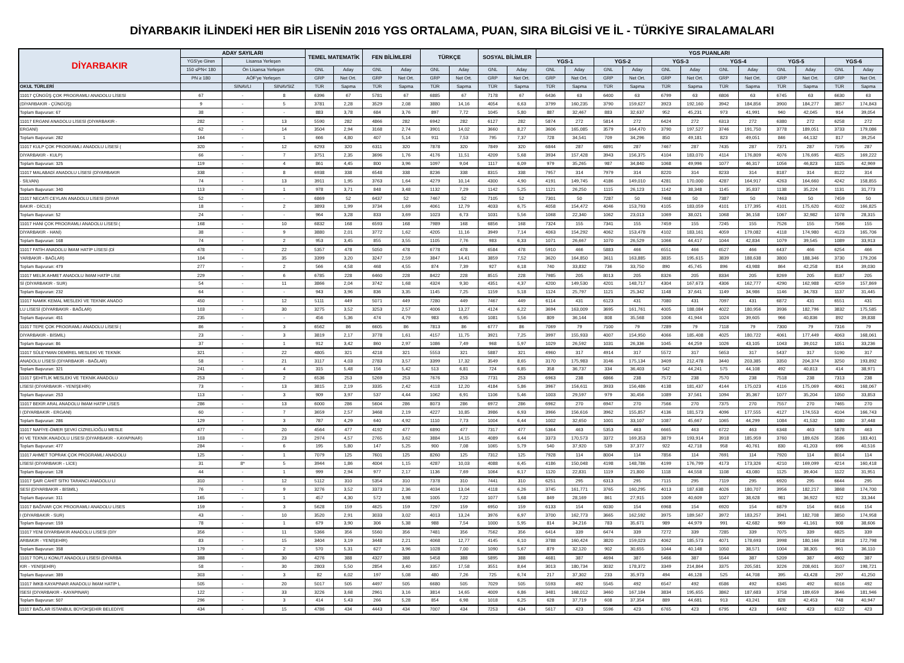DİYARBAKIR İLİNDEKİ HER BİR LİSENİN 2016 YGS ORTALAMA, PUAN, SIRA BİLGİSİ VE İL - TÜRKİYE SIRALAMALARI
| DİYARBAKIR | ADAY SAYILARI | | | TEMEL MATEMATİK | | FEN BİLİMLERİ | | TÜRKÇE | | SOSYAL BİLİMLER | | YGS PUANLARI | | | | | | | | | | | |
| --- | --- | --- | --- | --- | --- | --- | --- | --- | --- | --- | --- | --- | --- | --- | --- | --- | --- | --- | --- | --- | --- | --- | --- |
| | YGS'ye Giren | Lisansa Yerleşen | | | | | | | | | | YGS-1 | | YGS-2 | | YGS-3 | | YGS-4 | | YGS-5 | | YGS-6 | |
| | 150 ≤PN< 180 | Ön Lisansa Yerleşen | | GNL | Aday | GNL | Aday | GNL | Aday | GNL | Aday | GNL | Aday | GNL | Aday | GNL | Aday | GNL | Aday | GNL | Aday | GNL | Aday |
| | PN ≥ 180 | AÖF'ye Yerleşen | | GRP | Net Ort. | GRP | Net Ort. | GRP | Net Ort. | GRP | Net Ort. | GRP | Net Ort. | GRP | Net Ort. | GRP | Net Ort. | GRP | Net Ort. | GRP | Net Ort. | GRP | Net Ort. |
| OKUL TÜRLERİ | | SINAVLI | SINAVSIZ | TÜR | Sapma | TÜR | Sapma | TÜR | Sapma | TÜR | Sapma | TÜR | Sapma | TÜR | Sapma | TÜR | Sapma | TÜR | Sapma | TÜR | Sapma | TÜR | Sapma |
| 11017 ÇÜNGÜŞ ÇOK PROGRAMLI ANADOLU LİSESİ | 67 | - | 8 | 6396 | 67 | 5781 | 67 | 6885 | 67 | 7178 | 67 | 6436 | 63 | 6400 | 63 | 6799 | 63 | 6806 | 63 | 6745 | 63 | 6630 | 63 |
| (DİYARBAKIR - ÇÜNGÜŞ) | 9 | - | 5 | 3781 | 2,28 | 3529 | 2,08 | 3880 | 14,16 | 4054 | 6,63 | 3799 | 160,235 | 3790 | 159,627 | 3923 | 192,160 | 3942 | 184,856 | 3900 | 184,277 | 3857 | 174,843 |
| Toplam Başvuran: 67 | 38 | - | - | 883 | 3,78 | 684 | 3,76 | 897 | 7,72 | 1045 | 5,80 | 887 | 32,467 | 883 | 32,637 | 952 | 45,231 | 973 | 41,991 | 940 | 42,045 | 914 | 39,054 |
| 11017 ERGANİ ANADOLU LİSESİ (DİYARBAKIR - | 282 | - | 13 | 5590 | 282 | 4866 | 282 | 6942 | 282 | 6127 | 282 | 5874 | 272 | 5814 | 272 | 6424 | 272 | 6313 | 272 | 6380 | 272 | 6258 | 272 |
| ERGANİ) | 62 | - | 14 | 3504 | 2,94 | 3168 | 2,74 | 3901 | 14,02 | 3660 | 8,27 | 3606 | 165,085 | 3579 | 164,470 | 3790 | 197,527 | 3746 | 191,750 | 3778 | 189,051 | 3733 | 179,086 |
| Toplam Başvuran: 282 | 164 | - | 1 | 666 | 4,80 | 407 | 5,14 | 911 | 7,53 | 795 | 7,37 | 728 | 34,541 | 709 | 34,296 | 850 | 49,181 | 823 | 49,051 | 846 | 44,132 | 817 | 39,254 |
| 11017 KULP ÇOK PROGRAMLI ANADOLU LİSESİ ( | 320 | - | 12 | 6293 | 320 | 6311 | 320 | 7878 | 320 | 7849 | 320 | 6844 | 287 | 6891 | 287 | 7467 | 287 | 7435 | 287 | 7371 | 287 | 7195 | 287 |
| DİYARBAKIR - KULP) | 66 | - | 7 | 3751 | 2,35 | 3696 | 1,76 | 4176 | 11,51 | 4209 | 5,68 | 3934 | 157,428 | 3943 | 156,375 | 4104 | 183,070 | 4114 | 176,809 | 4076 | 176,695 | 4025 | 169,222 |
| Toplam Başvuran: 325 | 119 | - | 4 | 861 | 4,45 | 800 | 3,96 | 1097 | 9,04 | 1117 | 6,09 | 979 | 35,265 | 987 | 34,840 | 1068 | 49,996 | 1077 | 46,317 | 1056 | 46,823 | 1025 | 42,969 |
| 11017 MALABADİ ANADOLU LİSESİ (DİYARBAKIR | 338 | - | 8 | 6938 | 338 | 6548 | 338 | 8236 | 338 | 8315 | 338 | 7957 | 314 | 7979 | 314 | 8220 | 314 | 8233 | 314 | 8187 | 314 | 8122 | 314 |
| - SİLVAN) | 74 | - | 13 | 3911 | 1,95 | 3763 | 1,64 | 4279 | 10,14 | 4300 | 4,90 | 4191 | 149,745 | 4186 | 149,010 | 4281 | 170,000 | 4287 | 164,917 | 4263 | 164,660 | 4242 | 158,855 |
| Toplam Başvuran: 340 | 113 | - | 1 | 978 | 3,71 | 848 | 3,48 | 1132 | 7,29 | 1142 | 5,25 | 1121 | 26,250 | 1115 | 26,123 | 1142 | 38,348 | 1145 | 35,837 | 1138 | 35,224 | 1131 | 31,773 |
| 11017 NECATİ CEYLAN ANADOLU LİSESİ (DİYAR | 52 | - | - | 6869 | 52 | 6437 | 52 | 7467 | 52 | 7105 | 52 | 7301 | 50 | 7287 | 50 | 7468 | 50 | 7387 | 50 | 7463 | 50 | 7459 | 50 |
| BAKIR - DİCLE) | 18 | - | 2 | 3893 | 1,99 | 3734 | 1,69 | 4061 | 12,79 | 4033 | 6,75 | 4058 | 154,472 | 4046 | 153,793 | 4105 | 183,059 | 4101 | 177,395 | 4101 | 175,620 | 4102 | 166,825 |
| Toplam Başvuran: 52 | 24 | - | - | 964 | 3,28 | 833 | 3,69 | 1023 | 6,73 | 1031 | 5,56 | 1068 | 22,340 | 1062 | 23,013 | 1069 | 38,021 | 1068 | 36,158 | 1067 | 32,982 | 1078 | 28,315 |
| 11017 HANİ ÇOK PROGRAMLI ANADOLU LİSESİ ( | 168 | - | 10 | 6832 | 168 | 6593 | 168 | 7989 | 168 | 6856 | 168 | 7324 | 155 | 7341 | 155 | 7459 | 155 | 7245 | 155 | 7526 | 155 | 7566 | 155 |
| DİYARBAKIR - HANİ) | 38 | - | 9 | 3880 | 2,01 | 3772 | 1,62 | 4205 | 11,16 | 3949 | 7,14 | 4063 | 154,292 | 4062 | 153,478 | 4102 | 183,161 | 4059 | 179,082 | 4118 | 174,980 | 4123 | 165,706 |
| Toplam Başvuran: 168 | 74 | - | 2 | 953 | 3,45 | 855 | 3,55 | 1105 | 7,76 | 983 | 6,33 | 1071 | 26,667 | 1070 | 26,529 | 1066 | 44,417 | 1044 | 42,834 | 1079 | 39,545 | 1089 | 33,913 |
| 11017 FATİH ANADOLU İMAM HATİP LİSESİ (Dİ | 478 | - | 22 | 5357 | 478 | 5050 | 478 | 6778 | 478 | 6584 | 478 | 5910 | 466 | 5883 | 466 | 6551 | 466 | 6527 | 466 | 6437 | 466 | 6254 | 466 |
| YARBAKIR - BAĞLAR) | 104 | - | 35 | 3399 | 3,20 | 3247 | 2,59 | 3847 | 14,41 | 3859 | 7,52 | 3620 | 164,850 | 3611 | 163,885 | 3835 | 195,615 | 3839 | 188,638 | 3800 | 188,346 | 3730 | 179,206 |
| Toplam Başvuran: 479 | 277 | - | 2 | 566 | 4,58 | 468 | 4,55 | 874 | 7,39 | 927 | 6,18 | 740 | 33,832 | 736 | 33,750 | 890 | 45,745 | 896 | 43,988 | 864 | 42,258 | 814 | 39,030 |
| 11017 MELİK AHMET ANADOLU İMAM HATİP LİSE | 229 | - | 6 | 6785 | 228 | 6460 | 228 | 8422 | 228 | 8515 | 228 | 7985 | 205 | 8013 | 205 | 8326 | 205 | 8334 | 205 | 8269 | 205 | 8187 | 205 |
| Sİ (DİYARBAKIR - SUR) | 54 | - | 11 | 3866 | 2,04 | 3742 | 1,68 | 4324 | 9,30 | 4351 | 4,37 | 4200 | 149,530 | 4201 | 148,717 | 4304 | 167,673 | 4306 | 162,777 | 4290 | 162,988 | 4259 | 157,869 |
| Toplam Başvuran: 232 | 64 | - | - | 943 | 3,96 | 836 | 3,35 | 1145 | 7,25 | 1159 | 5,18 | 1124 | 25,797 | 1121 | 25,342 | 1148 | 37,641 | 1149 | 34,986 | 1146 | 34,783 | 1137 | 31,445 |
| 11017 NAMIK KEMAL MESLEKİ VE TEKNİK ANADO | 450 | - | 12 | 5111 | 449 | 5071 | 449 | 7280 | 449 | 7467 | 449 | 6114 | 431 | 6123 | 431 | 7080 | 431 | 7097 | 431 | 6872 | 431 | 6551 | 431 |
| LU LİSESİ (DİYARBAKIR - BAĞLAR) | 103 | - | 30 | 3275 | 3,52 | 3253 | 2,57 | 4006 | 13,27 | 4124 | 6,22 | 3694 | 163,009 | 3695 | 161,761 | 4005 | 188,084 | 4022 | 180,956 | 3936 | 182,796 | 3832 | 175,585 |
| Toplam Başvuran: 451 | 235 | - | - | 456 | 5,36 | 474 | 4,79 | 983 | 6,95 | 1081 | 5,56 | 809 | 36,144 | 808 | 35,568 | 1006 | 41,944 | 1024 | 39,605 | 966 | 40,836 | 892 | 39,838 |
| 11017 TEPE ÇOK PROGRAMLI ANADOLU LİSESİ ( | 86 | - | 3 | 6562 | 86 | 6605 | 86 | 7813 | 86 | 6777 | 86 | 7069 | 79 | 7100 | 79 | 7289 | 79 | 7118 | 79 | 7300 | 79 | 7316 | 79 |
| DİYARBAKIR - BİSMİL) | 23 | - | 3 | 3819 | 2,17 | 3778 | 1,61 | 4157 | 11,75 | 3921 | 7,25 | 3997 | 155,933 | 4007 | 154,950 | 4066 | 185,408 | 4025 | 180,722 | 4061 | 177,449 | 4063 | 168,061 |
| Toplam Başvuran: 86 | 37 | - | 1 | 912 | 3,42 | 860 | 2,97 | 1086 | 7,49 | 968 | 5,97 | 1029 | 26,592 | 1031 | 26,336 | 1045 | 44,259 | 1026 | 43,105 | 1043 | 39,012 | 1051 | 33,236 |
| 11017 SÜLEYMAN DEMİREL MESLEKİ VE TEKNİK | 321 | - | 22 | 4805 | 321 | 4218 | 321 | 5553 | 321 | 5887 | 321 | 4960 | 317 | 4914 | 317 | 5572 | 317 | 5653 | 317 | 5437 | 317 | 5190 | 317 |
| ANADOLU LİSESİ (DİYARBAKIR - BAĞLAR) | 58 | - | 21 | 3117 | 4,03 | 2783 | 3,57 | 3399 | 17,32 | 3549 | 8,65 | 3170 | 175,983 | 3146 | 175,134 | 3409 | 212,478 | 3440 | 203,385 | 3350 | 204,374 | 3250 | 193,892 |
| Toplam Başvuran: 321 | 241 | - | 4 | 315 | 5,48 | 156 | 5,42 | 513 | 6,81 | 724 | 6,85 | 358 | 36,737 | 334 | 36,403 | 542 | 44,241 | 575 | 44,108 | 492 | 40,813 | 414 | 38,971 |
| 11017 ŞEHİTLİK MESLEKİ VE TEKNİK ANADOLU | 253 | - | 2 | 6536 | 253 | 5269 | 253 | 7676 | 253 | 7731 | 253 | 6963 | 238 | 6866 | 238 | 7572 | 238 | 7570 | 238 | 7518 | 238 | 7313 | 238 |
| LİSESİ (DİYARBAKIR - YENİŞEHİR) | 73 | - | 13 | 3815 | 2,19 | 3335 | 2,42 | 4118 | 12,20 | 4184 | 5,86 | 3967 | 156,611 | 3933 | 156,486 | 4138 | 181,437 | 4144 | 175,023 | 4116 | 175,069 | 4061 | 168,067 |
| Toplam Başvuran: 253 | 113 | - | 3 | 909 | 3,97 | 537 | 4,44 | 1062 | 6,91 | 1106 | 5,46 | 1003 | 29,597 | 979 | 30,456 | 1089 | 37,561 | 1094 | 35,367 | 1077 | 35,204 | 1050 | 33,853 |
| 11017 BEKİR ARAL ANADOLU İMAM HATİP LİSES | 286 | - | 13 | 6000 | 286 | 5604 | 286 | 8073 | 286 | 6972 | 286 | 6962 | 270 | 6947 | 270 | 7566 | 270 | 7375 | 270 | 7557 | 270 | 7465 | 270 |
| İ (DİYARBAKIR - ERGANİ) | 60 | - | 7 | 3659 | 2,57 | 3468 | 2,19 | 4227 | 10,85 | 3986 | 6,93 | 3966 | 156,616 | 3962 | 155,857 | 4136 | 181,573 | 4096 | 177,555 | 4127 | 174,553 | 4104 | 166,743 |
| Toplam Başvuran: 286 | 129 | - | 3 | 787 | 4,29 | 640 | 4,92 | 1110 | 7,73 | 1004 | 6,44 | 1002 | 32,650 | 1001 | 33,107 | 1087 | 45,667 | 1065 | 44,299 | 1084 | 41,532 | 1080 | 37,448 |
| 11017 NAFİYE-ÖMER ŞEVKİ CİZRELİOĞLU MESLE | 477 | - | 20 | 4564 | 477 | 4192 | 477 | 6890 | 477 | 7317 | 477 | 5364 | 463 | 5353 | 463 | 6665 | 463 | 6722 | 463 | 6348 | 463 | 5878 | 463 |
| Kİ VE TEKNİK ANADOLU LİSESİ (DİYARBAKIR - KAYAPINAR) | 103 | - | 23 | 2974 | 4,57 | 2765 | 3,62 | 3884 | 14,15 | 4089 | 6,44 | 3373 | 170,573 | 3372 | 169,353 | 3879 | 193,914 | 3918 | 185,959 | 3760 | 189,626 | 3586 | 183,401 |
| Toplam Başvuran: 477 | 284 | - | 6 | 195 | 5,80 | 147 | 5,25 | 900 | 7,08 | 1065 | 5,79 | 540 | 37,920 | 539 | 37,377 | 922 | 42,718 | 958 | 40,761 | 830 | 41,203 | 696 | 40,516 |
| 11017 AHMET TOPRAK ÇOK PROGRAMLI ANADOLU | 125 | - | 1 | 7079 | 125 | 7601 | 125 | 8260 | 125 | 7312 | 125 | 7928 | 114 | 8004 | 114 | 7856 | 114 | 7691 | 114 | 7920 | 114 | 8014 | 114 |
| LİSESİ (DİYARBAKIR - LİCE) | 31 | 8* | 5 | 3944 | 1,86 | 4004 | 1,15 | 4287 | 10,03 | 4088 | 6,45 | 4186 | 150,048 | 4198 | 148,786 | 4199 | 176,799 | 4173 | 173,326 | 4210 | 169,099 | 4214 | 160,418 |
| Toplam Başvuran: 128 | 44 | - | 1 | 999 | 2,94 | 977 | 2,17 | 1136 | 7,69 | 1064 | 6,17 | 1120 | 22,831 | 1119 | 21,800 | 1118 | 44,558 | 1108 | 43,080 | 1125 | 39,404 | 1122 | 31,951 |
| 11017 ŞAİR CAHİT SITKI TARANCI ANADOLU Lİ | 310 | - | 12 | 5112 | 310 | 5354 | 310 | 7378 | 310 | 7441 | 310 | 6251 | 295 | 6313 | 295 | 7115 | 295 | 7119 | 295 | 6920 | 295 | 6644 | 295 |
| SESİ (DİYARBAKIR - BİSMİL) | 76 | - | 9 | 3276 | 3,52 | 3373 | 2,36 | 4034 | 13,04 | 4118 | 6,26 | 3745 | 161,771 | 3765 | 160,295 | 4013 | 187,638 | 4026 | 180,707 | 3956 | 182,217 | 3868 | 174,700 |
| Toplam Başvuran: 311 | 165 | - | 1 | 457 | 4,30 | 572 | 3,98 | 1005 | 7,22 | 1077 | 5,68 | 849 | 28,169 | 861 | 27,915 | 1009 | 40,609 | 1027 | 38,628 | 981 | 36,922 | 922 | 33,344 |
| 11017 BAĞIVAR ÇOK PROGRAMLI ANADOLU LİSES | 159 | - | 3 | 5628 | 159 | 4625 | 159 | 7297 | 159 | 6950 | 159 | 6133 | 154 | 6030 | 154 | 6968 | 154 | 6920 | 154 | 6879 | 154 | 6616 | 154 |
| İ (DİYARBAKIR - SUR) | 43 | - | 10 | 3520 | 2,91 | 3033 | 3,02 | 4013 | 13,24 | 3976 | 6,97 | 3700 | 162,773 | 3665 | 162,592 | 3975 | 189,567 | 3972 | 183,257 | 3941 | 182,708 | 3850 | 174,958 |
| Toplam Başvuran: 159 | 78 | - | 1 | 679 | 3,90 | 306 | 5,38 | 988 | 7,54 | 1000 | 5,95 | 814 | 34,216 | 783 | 35,671 | 989 | 44,979 | 991 | 42,682 | 969 | 41,161 | 908 | 38,606 |
| 11017 YENİ DİYARBAKIR ANADOLU LİSESİ (DİY | 356 | - | 11 | 5366 | 356 | 5560 | 356 | 7481 | 356 | 7562 | 356 | 6414 | 339 | 6474 | 339 | 7272 | 339 | 7285 | 339 | 7075 | 339 | 6825 | 339 |
| ARBAKIR - YENİŞEHİR) | 83 | - | 15 | 3404 | 3,19 | 3448 | 2,21 | 4068 | 12,77 | 4145 | 6,10 | 3788 | 160,424 | 3820 | 159,023 | 4062 | 185,573 | 4071 | 178,693 | 3998 | 180,166 | 3918 | 172,798 |
| Toplam Başvuran: 358 | 179 | - | 2 | 570 | 5,31 | 627 | 3,96 | 1028 | 7,00 | 1090 | 5,67 | 879 | 32,120 | 902 | 30,655 | 1044 | 40,148 | 1050 | 38,571 | 1004 | 38,305 | 961 | 36,110 |
| 11017 TOPLU KONUT ANADOLU LİSESİ (DİYARBA | 388 | - | 30 | 4276 | 388 | 4327 | 388 | 5458 | 388 | 5895 | 388 | 4681 | 387 | 4694 | 387 | 5466 | 387 | 5544 | 387 | 5209 | 387 | 4902 | 387 |
| KIR - YENİŞEHİR) | 58 | - | 30 | 2803 | 5,50 | 2854 | 3,40 | 3357 | 17,58 | 3551 | 8,64 | 3013 | 180,734 | 3032 | 178,372 | 3349 | 214,864 | 3375 | 205,581 | 3226 | 208,601 | 3107 | 198,721 |
| Toplam Başvuran: 389 | 303 | - | 3 | 82 | 6,02 | 197 | 5,08 | 480 | 7,26 | 725 | 6,74 | 217 | 37,302 | 233 | 35,973 | 494 | 46,128 | 525 | 44,708 | 395 | 43,428 | 297 | 41,250 |
| 11017 İMKB KAYAPINAR ANADOLU İMAM HATİP L | 505 | - | 20 | 5017 | 505 | 4497 | 505 | 6680 | 505 | 7029 | 505 | 5593 | 492 | 5545 | 492 | 6547 | 492 | 6586 | 492 | 6345 | 492 | 6016 | 492 |
| İSESİ (DİYARBAKIR - KAYAPINAR) | 122 | - | 33 | 3226 | 3,68 | 2961 | 3,16 | 3814 | 14,65 | 4009 | 6,86 | 3481 | 168,012 | 3460 | 167,184 | 3834 | 195,655 | 3862 | 187,683 | 3758 | 189,659 | 3646 | 181,946 |
| Toplam Başvuran: 507 | 296 | - | 3 | 414 | 5,43 | 266 | 5,28 | 854 | 6,98 | 1018 | 6,25 | 628 | 37,719 | 608 | 37,354 | 889 | 44,681 | 913 | 43,241 | 828 | 42,453 | 748 | 40,947 |
| 11017 BAĞLAR İSTANBUL BÜYÜKŞEHİR BELEDİYE | 434 | - | 15 | 4786 | 434 | 4443 | 434 | 7007 | 434 | 7253 | 434 | 5617 | 423 | 5596 | 423 | 6765 | 423 | 6795 | 423 | 6492 | 423 | 6122 | 423 |